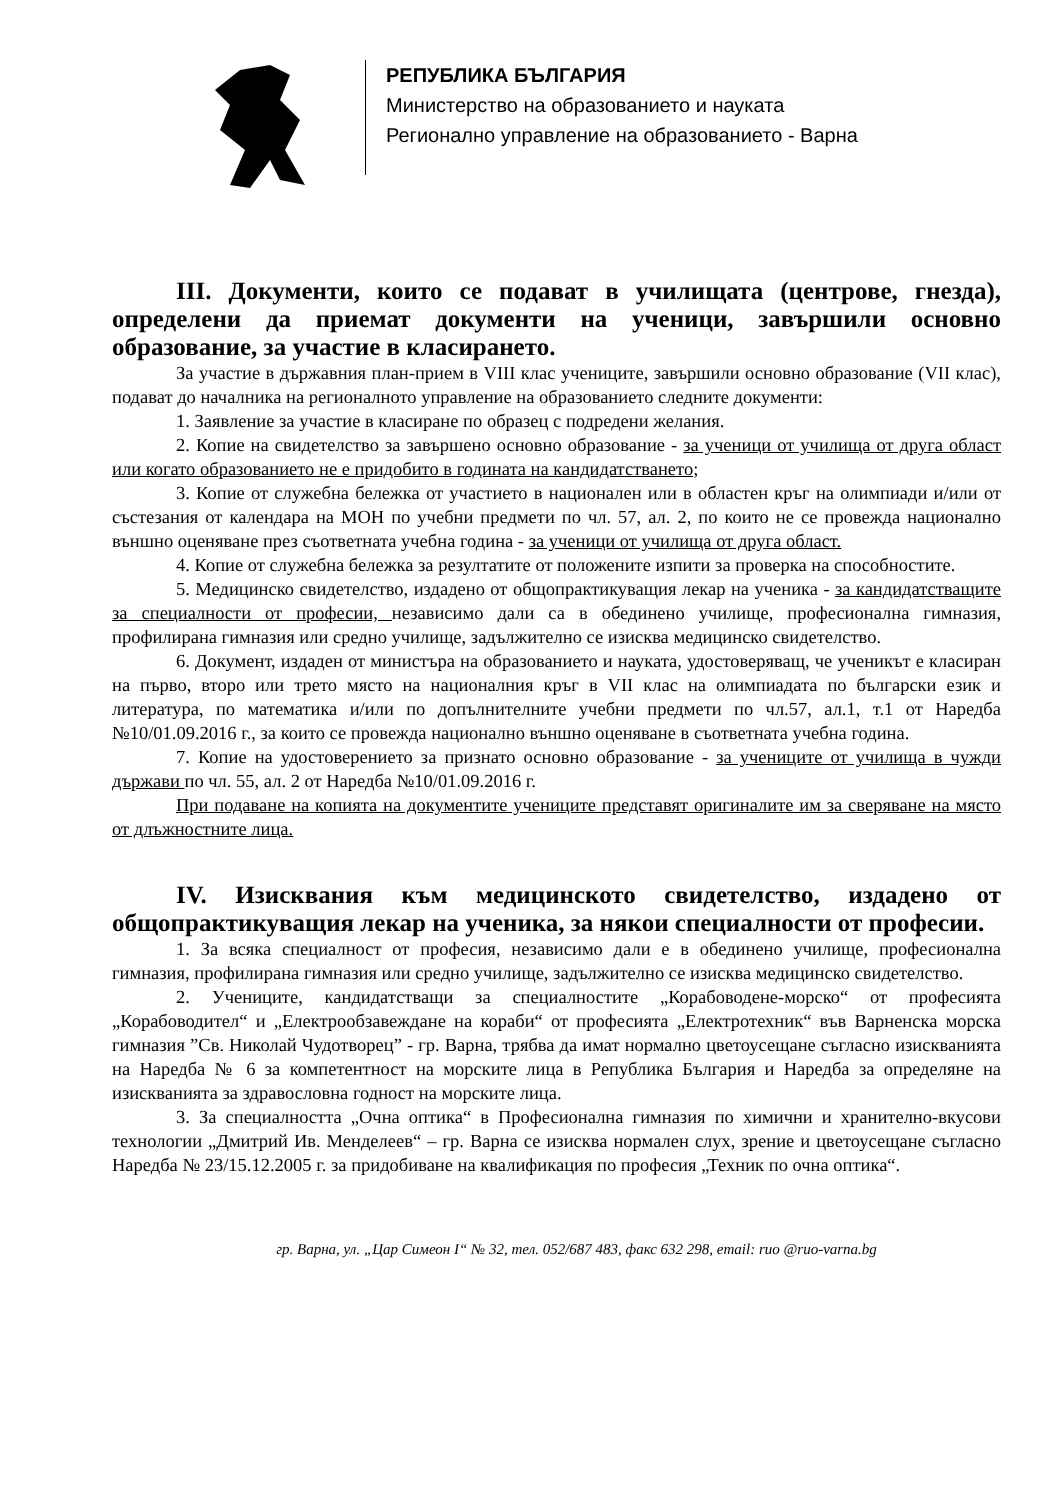РЕПУБЛИКА БЪЛГАРИЯ
Министерство на образованието и науката
Регионално управление на образованието - Варна
III. Документи, които се подават в училищата (центрове, гнезда), определени да приемат документи на ученици, завършили основно образование, за участие в класирането.
За участие в държавния план-прием в VIII клас учениците, завършили основно образование (VII клас), подават до началника на регионалното управление на образованието следните документи:
1. Заявление за участие в класиране по образец с подредени желания.
2. Копие на свидетелство за завършено основно образование - за ученици от училища от друга област или когато образованието не е придобито в годината на кандидатстването;
3. Копие от служебна бележка от участието в национален или в областен кръг на олимпиади и/или от състезания от календара на МОН по учебни предмети по чл. 57, ал. 2, по които не се провежда национално външно оценяване през съответната учебна година - за ученици от училища от друга област.
4. Копие от служебна бележка за резултатите от положените изпити за проверка на способностите.
5. Медицинско свидетелство, издадено от общопрактикуващия лекар на ученика - за кандидатстващите за специалности от професии, независимо дали са в обединено училище, професионална гимназия, профилирана гимназия или средно училище, задължително се изисква медицинско свидетелство.
6. Документ, издаден от министъра на образованието и науката, удостоверяващ, че ученикът е класиран на първо, второ или трето място на националния кръг в VII клас на олимпиадата по български език и литература, по математика и/или по допълнителните учебни предмети по чл.57, ал.1, т.1 от Наредба №10/01.09.2016 г., за които се провежда национално външно оценяване в съответната учебна година.
7. Копие на удостоверението за признато основно образование - за учениците от училища в чужди държави по чл. 55, ал. 2 от Наредба №10/01.09.2016 г.
При подаване на копията на документите учениците представят оригиналите им за сверяване на място от длъжностните лица.
IV. Изисквания към медицинското свидетелство, издадено от общопрактикуващия лекар на ученика, за някои специалности от професии.
1. За всяка специалност от професия, независимо дали е в обединено училище, професионална гимназия, профилирана гимназия или средно училище, задължително се изисква медицинско свидетелство.
2. Учениците, кандидатстващи за специалностите „Корабоводене-морско“ от професията „Корабоводител“ и „Електрообзавеждане на кораби“ от професията „Електротехник“ във Варненска морска гимназия ”Св. Николай Чудотворец” - гр. Варна, трябва да имат нормално цветоусещане съгласно изискванията на Наредба № 6 за компетентност на морските лица в Република България и Наредба за определяне на изискванията за здравословна годност на морските лица.
3. За специалността „Очна оптика“ в Професионална гимназия по химични и хранително-вкусови технологии „Дмитрий Ив. Менделеев“ – гр. Варна се изисква нормален слух, зрение и цветоусещане съгласно Наредба № 23/15.12.2005 г. за придобиване на квалификация по професия „Техник по очна оптика“.
гр. Варна, ул. „Цар Симеон I“ № 32, тел. 052/687 483, факс 632 298, email: ruo @ruo-varna.bg